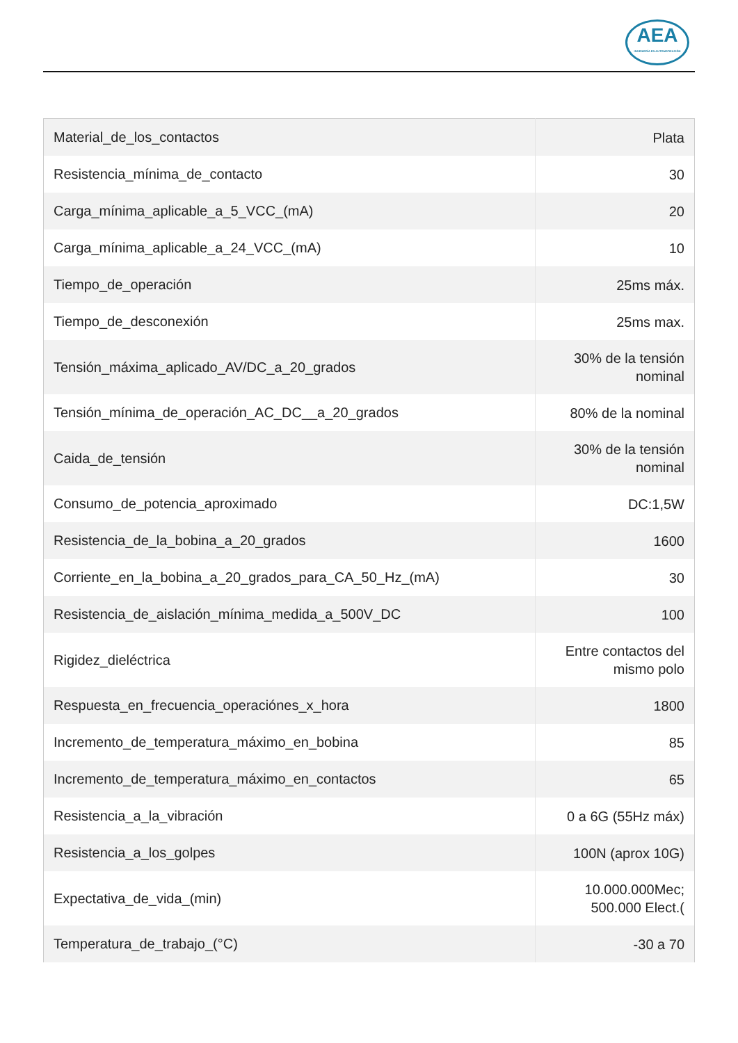AEA
INGENIERÍA EN AUTOMATIZACIÓN
| Material_de_los_contactos | Plata |
| Resistencia_mínima_de_contacto | 30 |
| Carga_mínima_aplicable_a_5_VCC_(mA) | 20 |
| Carga_mínima_aplicable_a_24_VCC_(mA) | 10 |
| Tiempo_de_operación | 25ms máx. |
| Tiempo_de_desconexión | 25ms max. |
| Tensión_máxima_aplicado_AV/DC_a_20_grados | 30% de la tensión nominal |
| Tensión_mínima_de_operación_AC_DC__a_20_grados | 80% de la nominal |
| Caida_de_tensión | 30% de la tensión nominal |
| Consumo_de_potencia_aproximado | DC:1,5W |
| Resistencia_de_la_bobina_a_20_grados | 1600 |
| Corriente_en_la_bobina_a_20_grados_para_CA_50_Hz_(mA) | 30 |
| Resistencia_de_aislación_mínima_medida_a_500V_DC | 100 |
| Rigidez_dieléctrica | Entre contactos del mismo polo |
| Respuesta_en_frecuencia_operaciónes_x_hora | 1800 |
| Incremento_de_temperatura_máximo_en_bobina | 85 |
| Incremento_de_temperatura_máximo_en_contactos | 65 |
| Resistencia_a_la_vibración | 0 a 6G (55Hz máx) |
| Resistencia_a_los_golpes | 100N (aprox 10G) |
| Expectativa_de_vida_(min) | 10.000.000Mec; 500.000 Elect.( |
| Temperatura_de_trabajo_(°C) | -30 a 70 |